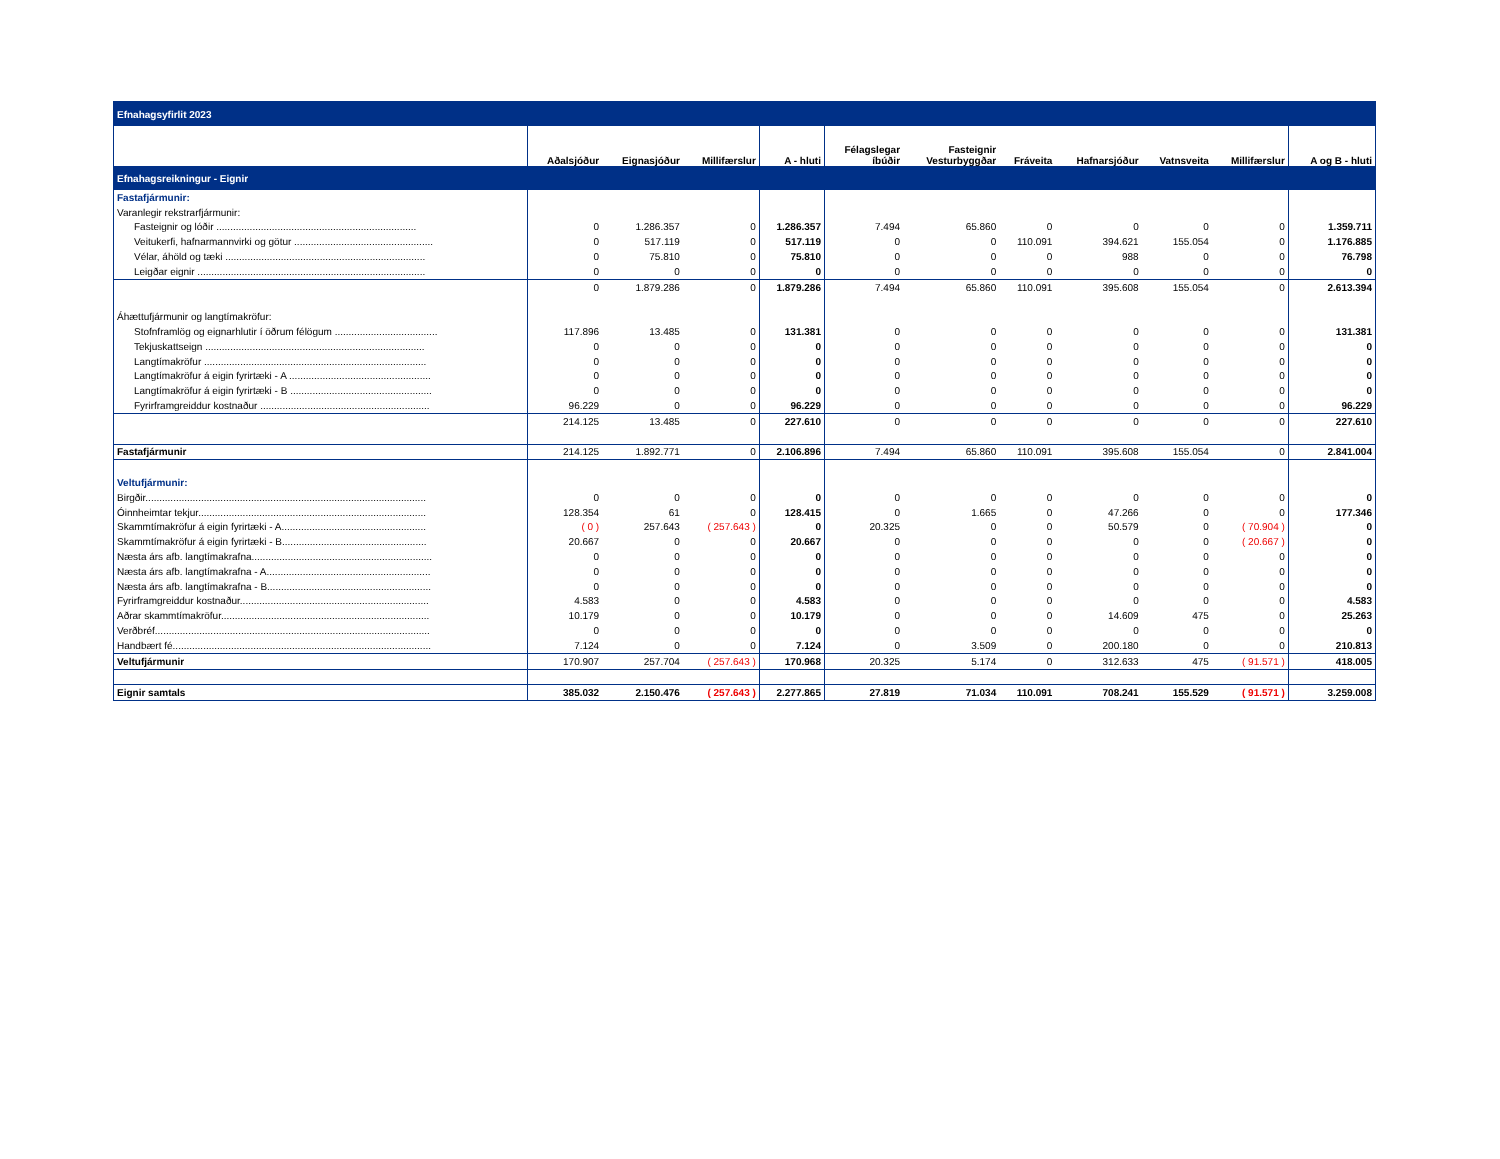| Efnahagsyfirlit 2023 | | | | | | | | | | | |
| | Aðalsjóður | Eignasjóður | Millifærslur | A - hluti | Félagslegar íbúðir | Fasteignir Vesturbyggðar | Fráveita | Hafnarsjóður | Vatnsveita | Millifærslur | A og B - hluti |
| Efnahagsreikningur - Eignir | | | | | | | | | | | |
| Fastafjármunir: | | | | | | | | | | | |
| Varanlegir rekstrarfjármunir: | | | | | | | | | | | |
| Fasteignir og lóðir ........................................................................ | 0 | 1.286.357 | 0 | 1.286.357 | 7.494 | 65.860 | 0 | 0 | 0 | 0 | 1.359.711 |
| Veitukerfi, hafnarmannvirki og götur .................................................. | 0 | 517.119 | 0 | 517.119 | 0 | 0 | 110.091 | 394.621 | 155.054 | 0 | 1.176.885 |
| Vélar, áhöld og tæki ........................................................................ | 0 | 75.810 | 0 | 75.810 | 0 | 0 | 0 | 988 | 0 | 0 | 76.798 |
| Leigðar eignir .................................................................................. | 0 | 0 | 0 | 0 | 0 | 0 | 0 | 0 | 0 | 0 | 0 |
| | 0 | 1.879.286 | 0 | 1.879.286 | 7.494 | 65.860 | 110.091 | 395.608 | 155.054 | 0 | 2.613.394 |
| Áhættufjármunir og langtímakröfur: | | | | | | | | | | | |
| Stofnframlög og eignarhlutir í öðrum félögum ..................................... | 117.896 | 13.485 | 0 | 131.381 | 0 | 0 | 0 | 0 | 0 | 0 | 131.381 |
| Tekjuskattseign ............................................................................... | 0 | 0 | 0 | 0 | 0 | 0 | 0 | 0 | 0 | 0 | 0 |
| Langtímakröfur ................................................................................ | 0 | 0 | 0 | 0 | 0 | 0 | 0 | 0 | 0 | 0 | 0 |
| Langtímakröfur á eigin fyrirtæki - A ................................................... | 0 | 0 | 0 | 0 | 0 | 0 | 0 | 0 | 0 | 0 | 0 |
| Langtímakröfur á eigin fyrirtæki - B ................................................... | 0 | 0 | 0 | 0 | 0 | 0 | 0 | 0 | 0 | 0 | 0 |
| Fyrirframgreiddur kostnaður ............................................................. | 96.229 | 0 | 0 | 96.229 | 0 | 0 | 0 | 0 | 0 | 0 | 96.229 |
| | 214.125 | 13.485 | 0 | 227.610 | 0 | 0 | 0 | 0 | 0 | 0 | 227.610 |
| Fastafjármunir | 214.125 | 1.892.771 | 0 | 2.106.896 | 7.494 | 65.860 | 110.091 | 395.608 | 155.054 | 0 | 2.841.004 |
| Veltufjármunir: | | | | | | | | | | | |
| Birgðir..................................................................................................... | 0 | 0 | 0 | 0 | 0 | 0 | 0 | 0 | 0 | 0 | 0 |
| Óinnheimtar tekjur.................................................................................. | 128.354 | 61 | 0 | 128.415 | 0 | 1.665 | 0 | 47.266 | 0 | 0 | 177.346 |
| Skammtímakröfur á eigin fyrirtæki - A.................................................... | ( 0 ) | 257.643 | ( 257.643 ) | 0 | 20.325 | 0 | 0 | 50.579 | 0 | ( 70.904 ) | 0 |
| Skammtímakröfur á eigin fyrirtæki - B.................................................... | 20.667 | 0 | 0 | 20.667 | 0 | 0 | 0 | 0 | 0 | ( 20.667 ) | 0 |
| Næsta árs afb. langtímakrafna................................................................. | 0 | 0 | 0 | 0 | 0 | 0 | 0 | 0 | 0 | 0 | 0 |
| Næsta árs afb. langtímakrafna - A........................................................... | 0 | 0 | 0 | 0 | 0 | 0 | 0 | 0 | 0 | 0 | 0 |
| Næsta árs afb. langtímakrafna - B........................................................... | 0 | 0 | 0 | 0 | 0 | 0 | 0 | 0 | 0 | 0 | 0 |
| Fyrirframgreiddur kostnaður.................................................................... | 4.583 | 0 | 0 | 4.583 | 0 | 0 | 0 | 0 | 0 | 0 | 4.583 |
| Aðrar skammtímakröfur........................................................................... | 10.179 | 0 | 0 | 10.179 | 0 | 0 | 0 | 14.609 | 475 | 0 | 25.263 |
| Verðbréf................................................................................................... | 0 | 0 | 0 | 0 | 0 | 0 | 0 | 0 | 0 | 0 | 0 |
| Handbært fé............................................................................................. | 7.124 | 0 | 0 | 7.124 | 0 | 3.509 | 0 | 200.180 | 0 | 0 | 210.813 |
| Veltufjármunir | 170.907 | 257.704 | ( 257.643 ) | 170.968 | 20.325 | 5.174 | 0 | 312.633 | 475 | ( 91.571 ) | 418.005 |
| Eignir samtals | 385.032 | 2.150.476 | ( 257.643 ) | 2.277.865 | 27.819 | 71.034 | 110.091 | 708.241 | 155.529 | ( 91.571 ) | 3.259.008 |